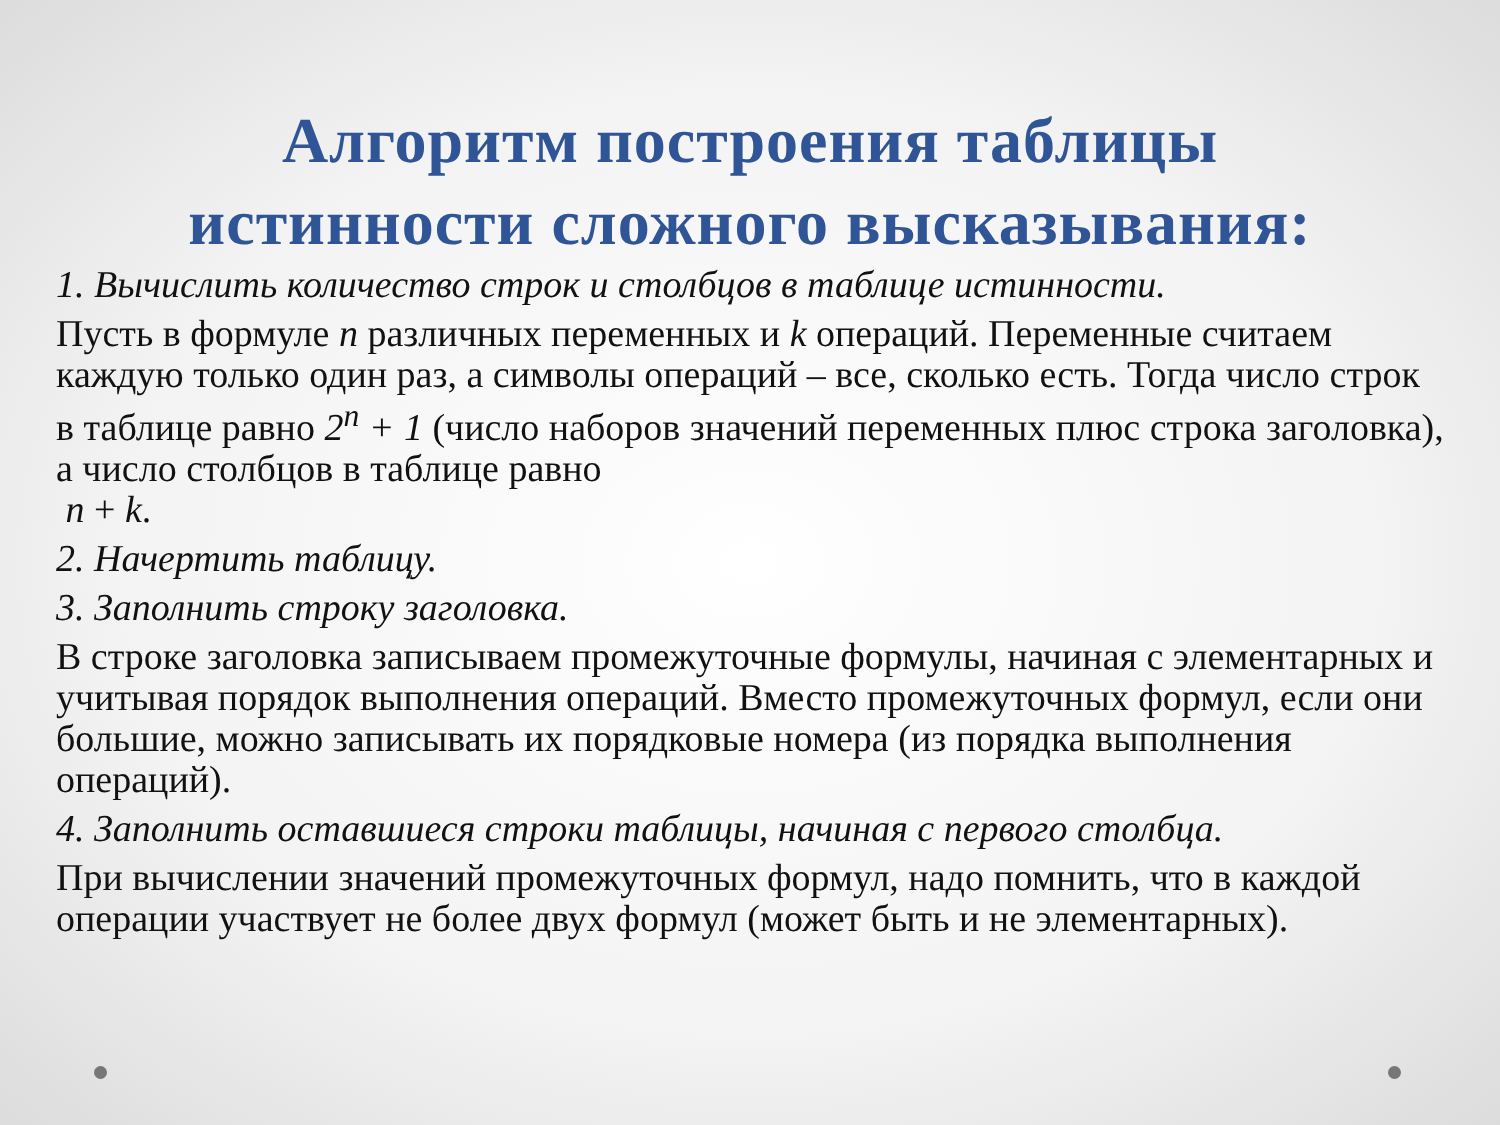Алгоритм построения таблицы
истинности сложного высказывания:
1. Вычислить количество строк и столбцов в таблице истинности.
Пусть в формуле n различных переменных и k операций. Переменные считаем каждую только один раз, а символы операций – все, сколько есть. Тогда число строк в таблице равно 2<sup>n</sup> + 1 (число наборов значений переменных плюс строка заголовка), а число столбцов в таблице равно
n + k.
2. Начертить таблицу.
3. Заполнить строку заголовка.
В строке заголовка записываем промежуточные формулы, начиная с элементарных и учитывая порядок выполнения операций. Вместо промежуточных формул, если они большие, можно записывать их порядковые номера (из порядка выполнения операций).
4. Заполнить оставшиеся строки таблицы, начиная с первого столбца.
При вычислении значений промежуточных формул, надо помнить, что в каждой операции участвует не более двух формул (может быть и не элементарных).